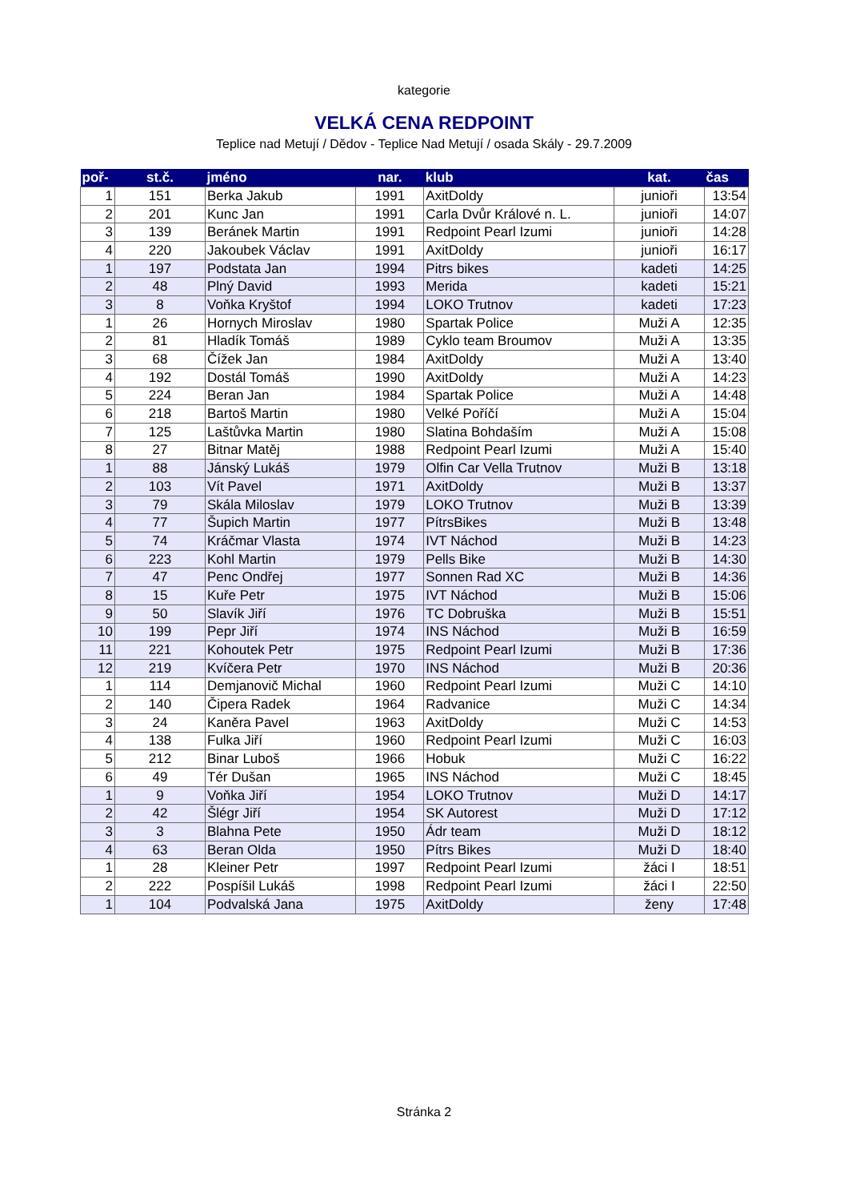kategorie
VELKÁ CENA REDPOINT
Teplice nad Metují / Dědov - Teplice Nad Metují / osada Skály - 29.7.2009
| poř- | st.č. | jméno | nar. | klub | kat. | čas |
| --- | --- | --- | --- | --- | --- | --- |
| 1 | 151 | Berka Jakub | 1991 | AxitDoldy | junioři | 13:54 |
| 2 | 201 | Kunc Jan | 1991 | Carla Dvůr Králové n. L. | junioři | 14:07 |
| 3 | 139 | Beránek Martin | 1991 | Redpoint Pearl Izumi | junioři | 14:28 |
| 4 | 220 | Jakoubek Václav | 1991 | AxitDoldy | junioři | 16:17 |
| 1 | 197 | Podstata Jan | 1994 | Pitrs bikes | kadeti | 14:25 |
| 2 | 48 | Plný David | 1993 | Merida | kadeti | 15:21 |
| 3 | 8 | Voňka Kryštof | 1994 | LOKO Trutnov | kadeti | 17:23 |
| 1 | 26 | Hornych Miroslav | 1980 | Spartak Police | Muži A | 12:35 |
| 2 | 81 | Hladík Tomáš | 1989 | Cyklo team Broumov | Muži A | 13:35 |
| 3 | 68 | Čížek Jan | 1984 | AxitDoldy | Muži A | 13:40 |
| 4 | 192 | Dostál Tomáš | 1990 | AxitDoldy | Muži A | 14:23 |
| 5 | 224 | Beran Jan | 1984 | Spartak Police | Muži A | 14:48 |
| 6 | 218 | Bartoš Martin | 1980 | Velké Poříčí | Muži A | 15:04 |
| 7 | 125 | Laštůvka Martin | 1980 | Slatina Bohdaším | Muži A | 15:08 |
| 8 | 27 | Bitnar Matěj | 1988 | Redpoint Pearl Izumi | Muži A | 15:40 |
| 1 | 88 | Jánský Lukáš | 1979 | Olfin Car Vella Trutnov | Muži B | 13:18 |
| 2 | 103 | Vít Pavel | 1971 | AxitDoldy | Muži B | 13:37 |
| 3 | 79 | Skála Miloslav | 1979 | LOKO Trutnov | Muži B | 13:39 |
| 4 | 77 | Šupich Martin | 1977 | PítrsBikes | Muži B | 13:48 |
| 5 | 74 | Kráčmar Vlasta | 1974 | IVT Náchod | Muži B | 14:23 |
| 6 | 223 | Kohl Martin | 1979 | Pells Bike | Muži B | 14:30 |
| 7 | 47 | Penc Ondřej | 1977 | Sonnen Rad XC | Muži B | 14:36 |
| 8 | 15 | Kuře Petr | 1975 | IVT Náchod | Muži B | 15:06 |
| 9 | 50 | Slavík Jiří | 1976 | TC Dobruška | Muži B | 15:51 |
| 10 | 199 | Pepr Jiří | 1974 | INS Náchod | Muži B | 16:59 |
| 11 | 221 | Kohoutek Petr | 1975 | Redpoint Pearl Izumi | Muži B | 17:36 |
| 12 | 219 | Kvíčera Petr | 1970 | INS Náchod | Muži B | 20:36 |
| 1 | 114 | Demjanovič Michal | 1960 | Redpoint Pearl Izumi | Muži C | 14:10 |
| 2 | 140 | Čipera Radek | 1964 | Radvanice | Muži C | 14:34 |
| 3 | 24 | Kaněra Pavel | 1963 | AxitDoldy | Muži C | 14:53 |
| 4 | 138 | Fulka Jiří | 1960 | Redpoint Pearl Izumi | Muži C | 16:03 |
| 5 | 212 | Binar Luboš | 1966 | Hobuk | Muži C | 16:22 |
| 6 | 49 | Tér Dušan | 1965 | INS Náchod | Muži C | 18:45 |
| 1 | 9 | Voňka Jiří | 1954 | LOKO Trutnov | Muži D | 14:17 |
| 2 | 42 | Šlégr Jiří | 1954 | SK Autorest | Muži D | 17:12 |
| 3 | 3 | Blahna Pete | 1950 | Ádr team | Muži D | 18:12 |
| 4 | 63 | Beran Olda | 1950 | Pítrs Bikes | Muži D | 18:40 |
| 1 | 28 | Kleiner Petr | 1997 | Redpoint Pearl Izumi | žáci I | 18:51 |
| 2 | 222 | Pospíšil Lukáš | 1998 | Redpoint Pearl Izumi | žáci I | 22:50 |
| 1 | 104 | Podvalská Jana | 1975 | AxitDoldy | ženy | 17:48 |
Stránka 2